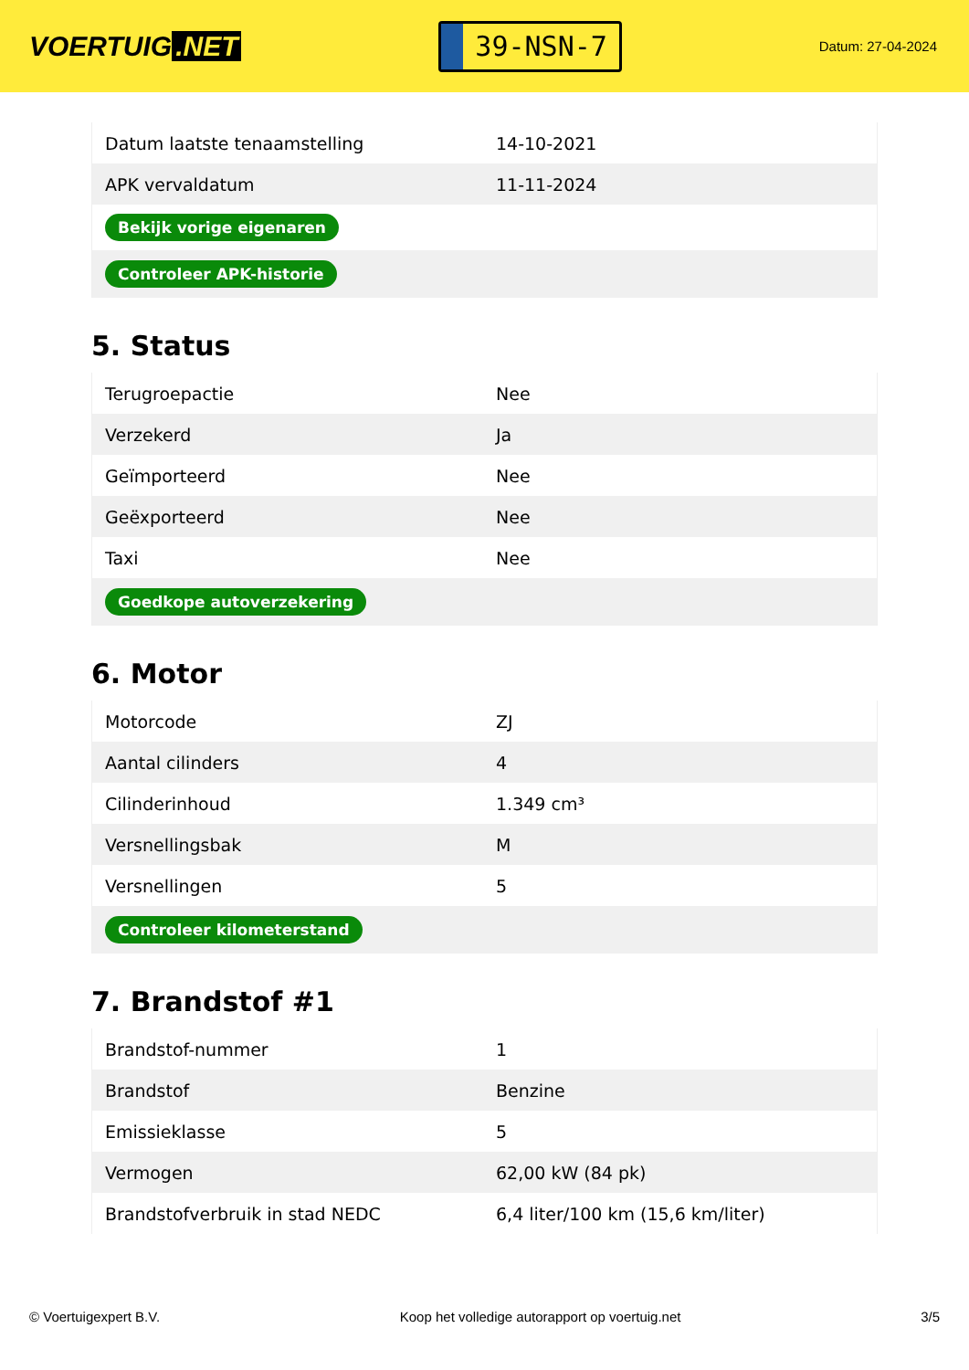VOERTUIG.NET
39-NSN-7
Datum: 27-04-2024
| Datum laatste tenaamstelling | 14-10-2021 |
| APK vervaldatum | 11-11-2024 |
| Bekijk vorige eigenaren | |
| Controleer APK-historie | |
5. Status
| Terugroepactie | Nee |
| Verzekerd | Ja |
| Geïmporteerd | Nee |
| Geëxporteerd | Nee |
| Taxi | Nee |
| Goedkope autoverzekering | |
6. Motor
| Motorcode | ZJ |
| Aantal cilinders | 4 |
| Cilinderinhoud | 1.349 cm³ |
| Versnellingsbak | M |
| Versnellingen | 5 |
| Controleer kilometerstand | |
7. Brandstof #1
| Brandstof-nummer | 1 |
| Brandstof | Benzine |
| Emissieklasse | 5 |
| Vermogen | 62,00 kW (84 pk) |
| Brandstofverbruik in stad NEDC | 6,4 liter/100 km (15,6 km/liter) |
© Voertuigexpert B.V. Koop het volledige autorapport op voertuig.net 3/5